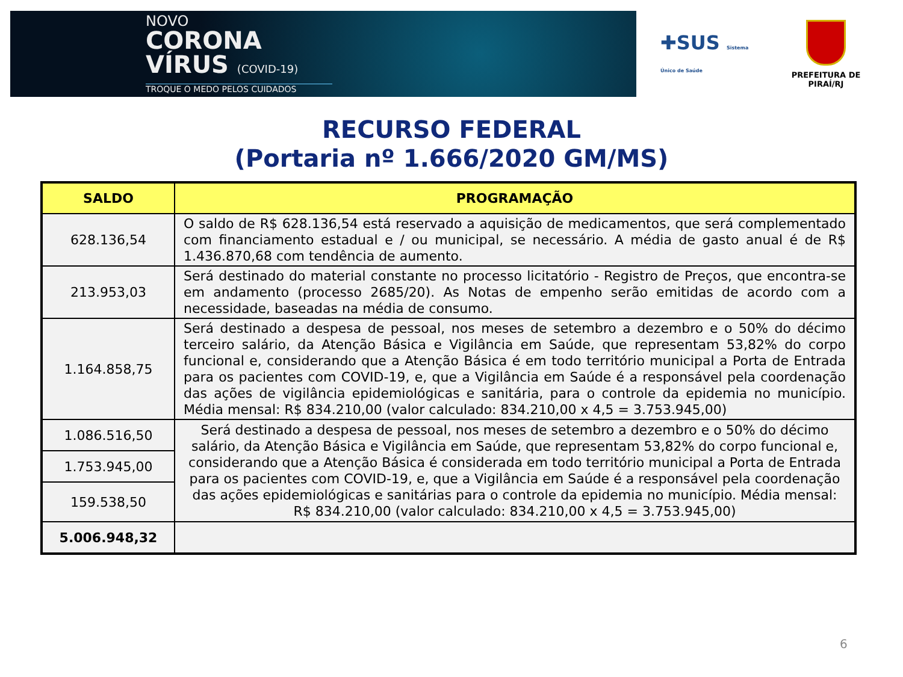NOVO
CORONA
VÍRUS (COVID-19)
TROQUE O MEDO PELOS CUIDADOS
✚SUS Sistema Único de Saúde
PREFEITURA DE PIRAÍ/RJ
RECURSO FEDERAL
(Portaria nº 1.666/2020 GM/MS)
| SALDO | PROGRAMAÇÃO |
| --- | --- |
| 628.136,54 | O saldo de R$ 628.136,54 está reservado a aquisição de medicamentos, que será complementado com financiamento estadual e / ou municipal, se necessário. A média de gasto anual é de R$ 1.436.870,68 com tendência de aumento. |
| 213.953,03 | Será destinado do material constante no processo licitatório - Registro de Preços, que encontra-se em andamento (processo 2685/20). As Notas de empenho serão emitidas de acordo com a necessidade, baseadas na média de consumo. |
| 1.164.858,75 | Será destinado a despesa de pessoal, nos meses de setembro a dezembro e o 50% do décimo terceiro salário, da Atenção Básica e Vigilância em Saúde, que representam 53,82% do corpo funcional e, considerando que a Atenção Básica é em todo território municipal a Porta de Entrada para os pacientes com COVID-19, e, que a Vigilância em Saúde é a responsável pela coordenação das ações de vigilância epidemiológicas e sanitária, para o controle da epidemia no município. Média mensal: R$ 834.210,00 (valor calculado: 834.210,00 x 4,5 = 3.753.945,00) |
| 1.086.516,50 | Será destinado a despesa de pessoal, nos meses de setembro a dezembro e o 50% do décimo salário, da Atenção Básica e Vigilância em Saúde, que representam 53,82% do corpo funcional e, considerando que a Atenção Básica é considerada em todo território municipal a Porta de Entrada para os pacientes com COVID-19, e, que a Vigilância em Saúde é a responsável pela coordenação das ações epidemiológicas e sanitárias para o controle da epidemia no município. Média mensal: R$ 834.210,00 (valor calculado: 834.210,00 x 4,5 = 3.753.945,00) |
| 1.753.945,00 | |
| 159.538,50 | |
| 5.006.948,32 | |
6